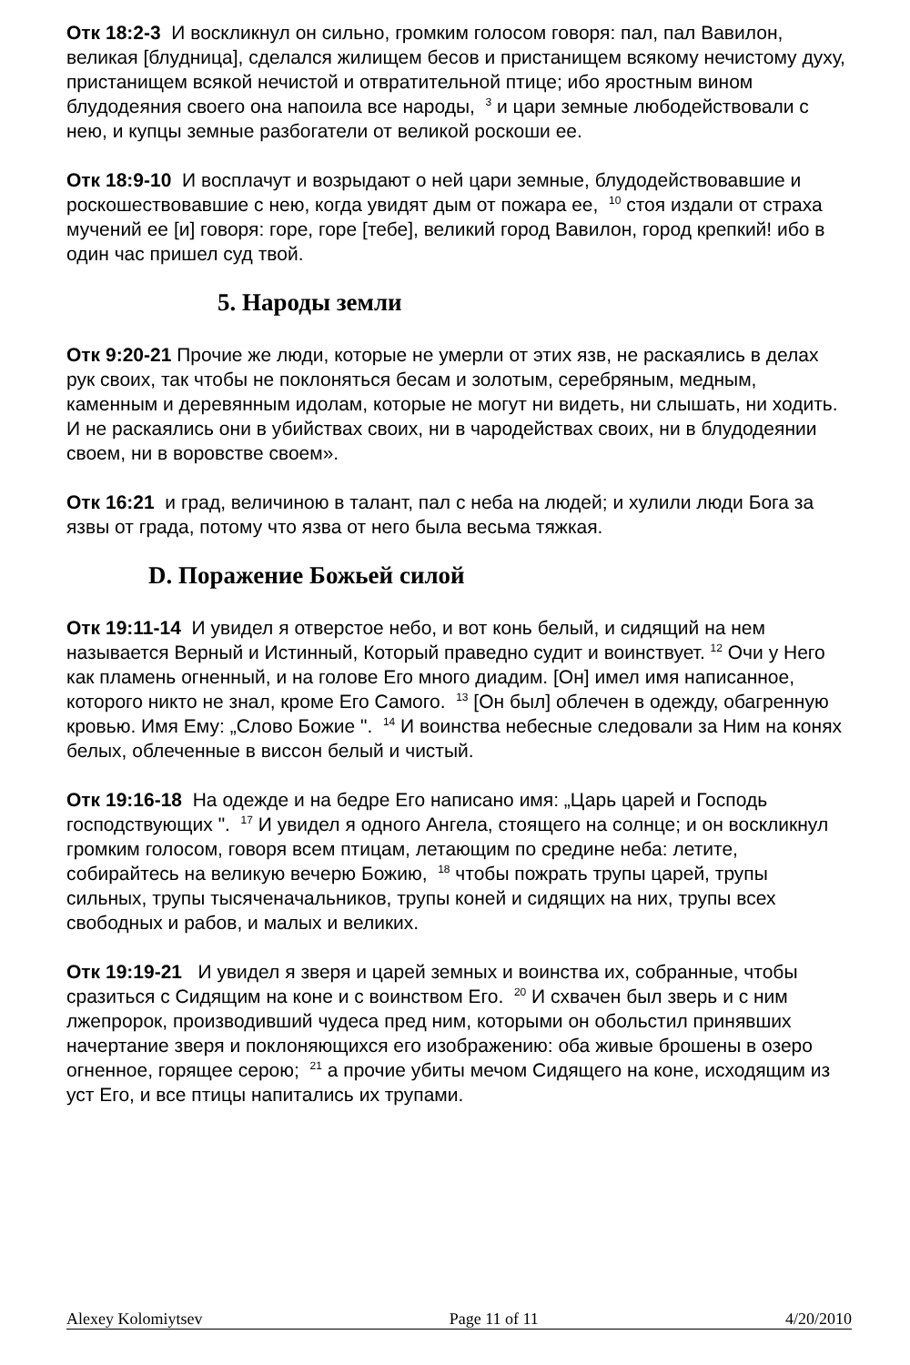Отк 18:2-3 И воскликнул он сильно, громким голосом говоря: пал, пал Вавилон, великая [блудница], сделался жилищем бесов и пристанищем всякому нечистому духу, пристанищем всякой нечистой и отвратительной птице; ибо яростным вином блудодеяния своего она напоила все народы, <sup>3</sup> и цари земные любодействовали с нею, и купцы земные разбогатели от великой роскоши ее.
Отк 18:9-10 И восплачут и возрыдают о ней цари земные, блудодействовавшие и роскошествовавшие с нею, когда увидят дым от пожара ее, <sup>10</sup> стоя издали от страха мучений ее [и] говоря: горе, горе [тебе], великий город Вавилон, город крепкий! ибо в один час пришел суд твой.
5. Народы земли
Отк 9:20-21 Прочие же люди, которые не умерли от этих язв, не раскаялись в делах рук своих, так чтобы не поклоняться бесам и золотым, серебряным, медным, каменным и деревянным идолам, которые не могут ни видеть, ни слышать, ни ходить. И не раскаялись они в убийствах своих, ни в чародействах своих, ни в блудодеянии своем, ни в воровстве своем».
Отк 16:21 и град, величиною в талант, пал с неба на людей; и хулили люди Бога за язвы от града, потому что язва от него была весьма тяжкая.
D. Поражение Божьей силой
Отк 19:11-14 И увидел я отверстое небо, и вот конь белый, и сидящий на нем называется Верный и Истинный, Который праведно судит и воинствует. <sup>12</sup> Очи у Него как пламень огненный, и на голове Его много диадим. [Он] имел имя написанное, которого никто не знал, кроме Его Самого. <sup>13</sup> [Он был] облечен в одежду, обагренную кровью. Имя Ему: „Слово Божие ". <sup>14</sup> И воинства небесные следовали за Ним на конях белых, облеченные в виссон белый и чистый.
Отк 19:16-18 На одежде и на бедре Его написано имя: „Царь царей и Господь господствующих ". <sup>17</sup> И увидел я одного Ангела, стоящего на солнце; и он воскликнул громким голосом, говоря всем птицам, летающим по средине неба: летите, собирайтесь на великую вечерю Божию, <sup>18</sup> чтобы пожрать трупы царей, трупы сильных, трупы тысяченачальников, трупы коней и сидящих на них, трупы всех свободных и рабов, и малых и великих.
Отк 19:19-21 И увидел я зверя и царей земных и воинства их, собранные, чтобы сразиться с Сидящим на коне и с воинством Его. <sup>20</sup> И схвачен был зверь и с ним лжепророк, производивший чудеса пред ним, которыми он обольстил принявших начертание зверя и поклоняющихся его изображению: оба живые брошены в озеро огненное, горящее серою; <sup>21</sup> а прочие убиты мечом Сидящего на коне, исходящим из уст Его, и все птицы напитались их трупами.
Alexey Kolomiytsev Page 11 of 11 4/20/2010